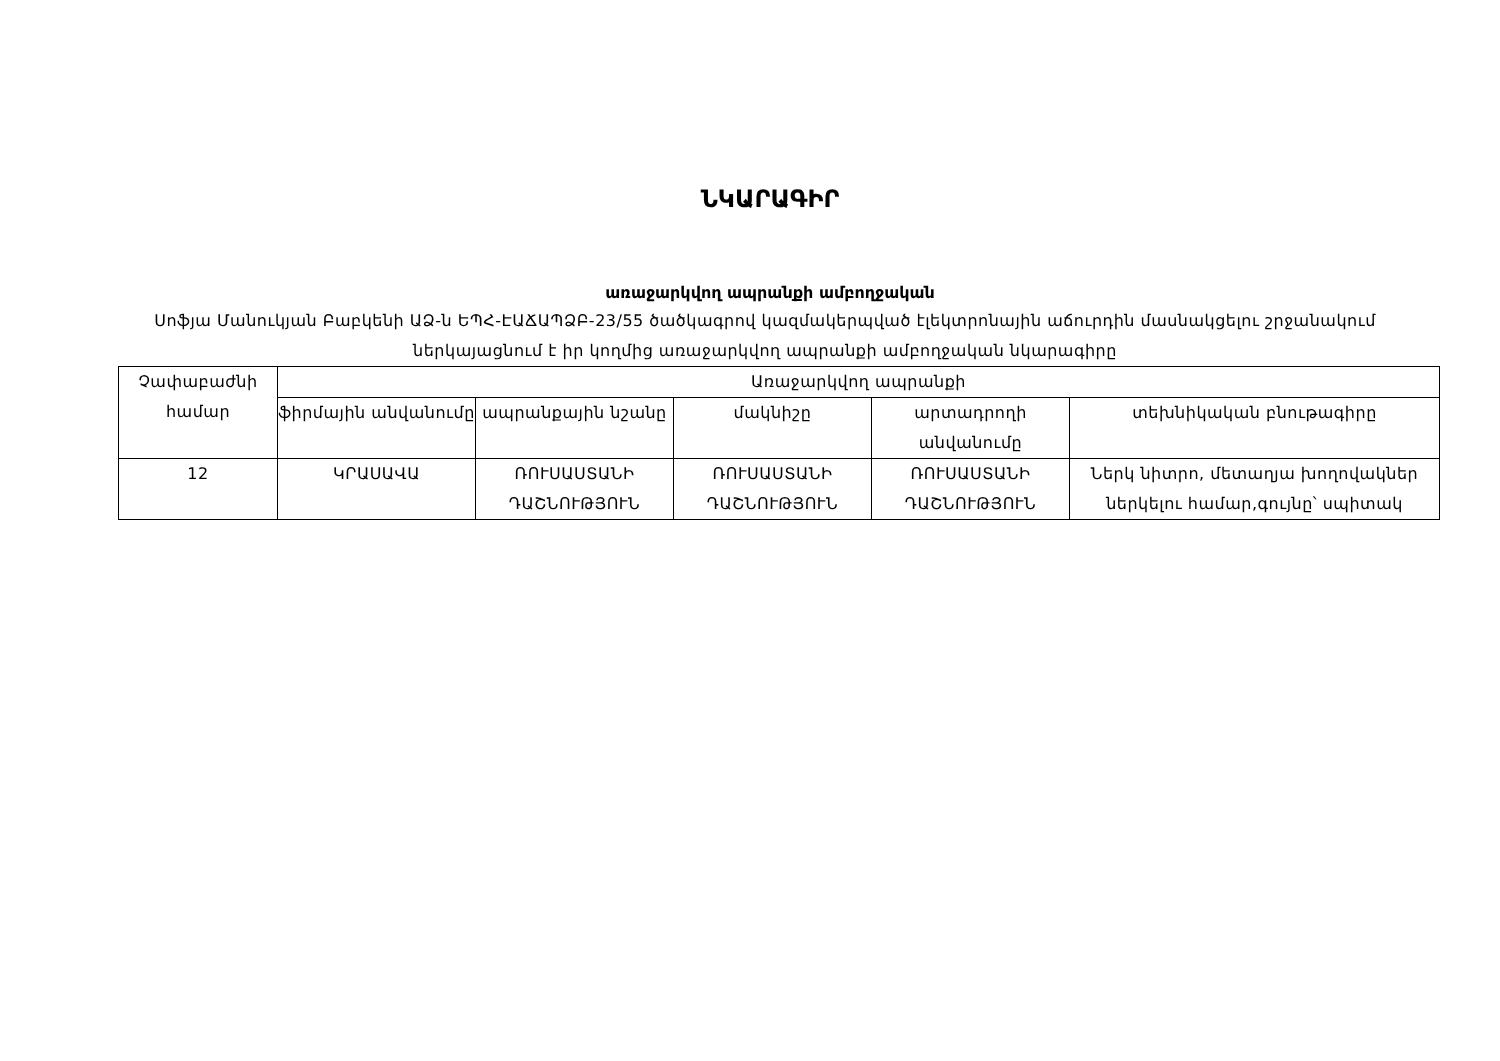ՆԿԱՐԱԳԻՐ
առաջարկվող ապրանքի ամբողջական
Սոֆյա Մանուկյան Բաբկենի ԱՁ-ն ԵՊՀ-ԷԱՃԱՊՁԲ-23/55 ծածկագրով կազմակերպված էլեկտրոնային աճուրդին մասնակցելու շրջանակում ներկայացնում է իր կողմից առաջարկվող ապրանքի ամբողջական նկարագիրը
| Չափաբաժնի համար | Առաջարկվող ապրանքի | | | | |
| | ֆիրմային անվանումը | ապրանքային նշանը | մակնիշը | արտադրողի անվանումը | տեխնիկական բնութագիրը |
| 12 | ԿՐԱՍԱՎԱ | ՌՈՒՍԱՍՏԱՆԻ ԴԱՇՆՈՒԹՅՈՒՆ | ՌՈՒՍԱՍՏԱՆԻ ԴԱՇՆՈՒԹՅՈՒՆ | ՌՈՒՍԱՍՏԱՆԻ ԴԱՇՆՈՒԹՅՈՒՆ | Ներկ նիտրո, մետաղյա խողովակներ ներկելու համար,գույնը՝ սպիտակ |